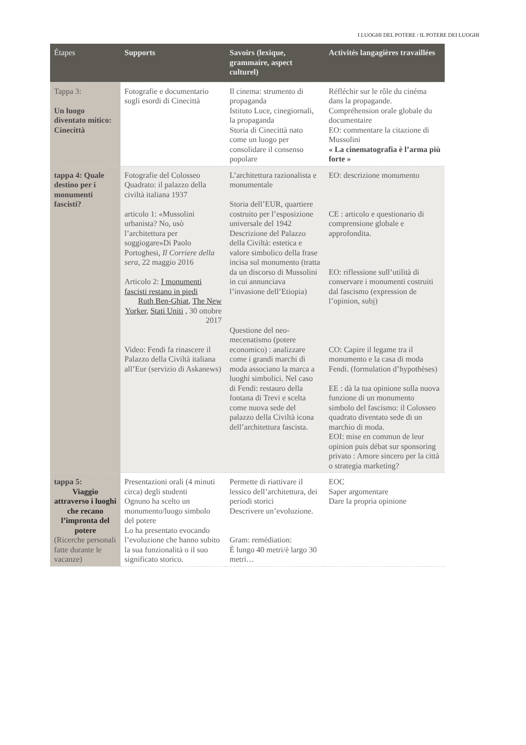I LUOGHI DEL POTERE / IL POTERE DEI LUOGHI
| Étapes | Supports | Savoirs (lexique, grammaire, aspect culturel) | Activités langagières travaillées |
| --- | --- | --- | --- |
| Tappa 3: Un luogo diventato mitico: Cinecittà | Fotografie e documentario sugli esordi di Cinecittà | Il cinema: strumento di propaganda Istituto Luce, cinegiornali, la propaganda Storia di Cinecittà nato come un luogo per consolidare il consenso popolare | Réfléchir sur le rôle du cinéma dans la propagande. Compréhension orale globale du documentaire EO: commentare la citazione di Mussolini « La cinematografia è l’arma più forte » |
| tappa 4: Quale destino per i monumenti fascisti? | Fotografie del Colosseo Quadrato: il palazzo della civiltà italiana 1937 articolo 1: «Mussolini urbanista? No, usò l’architettura per soggiogare»Di Paolo Portoghesi, Il Corriere della sera, 22 maggio 2016 Articolo 2: I monumenti fascisti restano in piedi Ruth Ben-Ghiat , The New Yorker , Stati Uniti , 30 ottobre 2017 Video: Fendi fa rinascere il Palazzo della Civiltà italiana all’Eur (servizio di Askanews) | L’architettura razionalista e monumentale Storia dell’EUR, quartiere costruito per l’esposizione universale del 1942 Descrizione del Palazzo della Civiltà: estetica e valore simbolico della frase incisa sul monumento (tratta da un discorso di Mussolini in cui annunciava l’invasione dell’Etiopia) Questione del neo-mecenatismo (potere economico) : analizzare come i grandi marchi di moda associano la marca a luoghi simbolici. Nel caso di Fendi: restauro della fontana di Trevi e scelta come nuova sede del palazzo della Civiltà icona dell’architettura fascista. | EO: descrizione monumento CE : articolo e questionario di comprensione globale e approfondita. EO: riflessione sull’utilità di conservare i monumenti costruiti dal fascismo (expression de l’opinion, subj) CO: Capire il legame tra il monumento e la casa di moda Fendi. (formulation d’hypothèses) EE : dà la tua opinione sulla nuova funzione di un monumento simbolo del fascismo: il Colosseo quadrato diventato sede di un marchio di moda. EOI: mise en commun de leur opinion puis débat sur sponsoring privato : Amore sincero per la città o strategia marketing? |
| tappa 5: Viaggio attraverso i luoghi che recano l’impronta del potere (Ricerche personali fatte durante le vacanze) | Presentazioni orali (4 minuti circa) degli studenti Ognuno ha scelto un monumento/luogo simbolo del potere Lo ha presentato evocando l’evoluzione che hanno subito la sua funzionalità o il suo significato storico. | Permette di riattivare il lessico dell’architettura, dei periodi storici Descrivere un’evoluzione. Gram: remédiation: È lungo 40 metri/è largo 30 metri… | EOC Saper argomentare Dare la propria opinione |